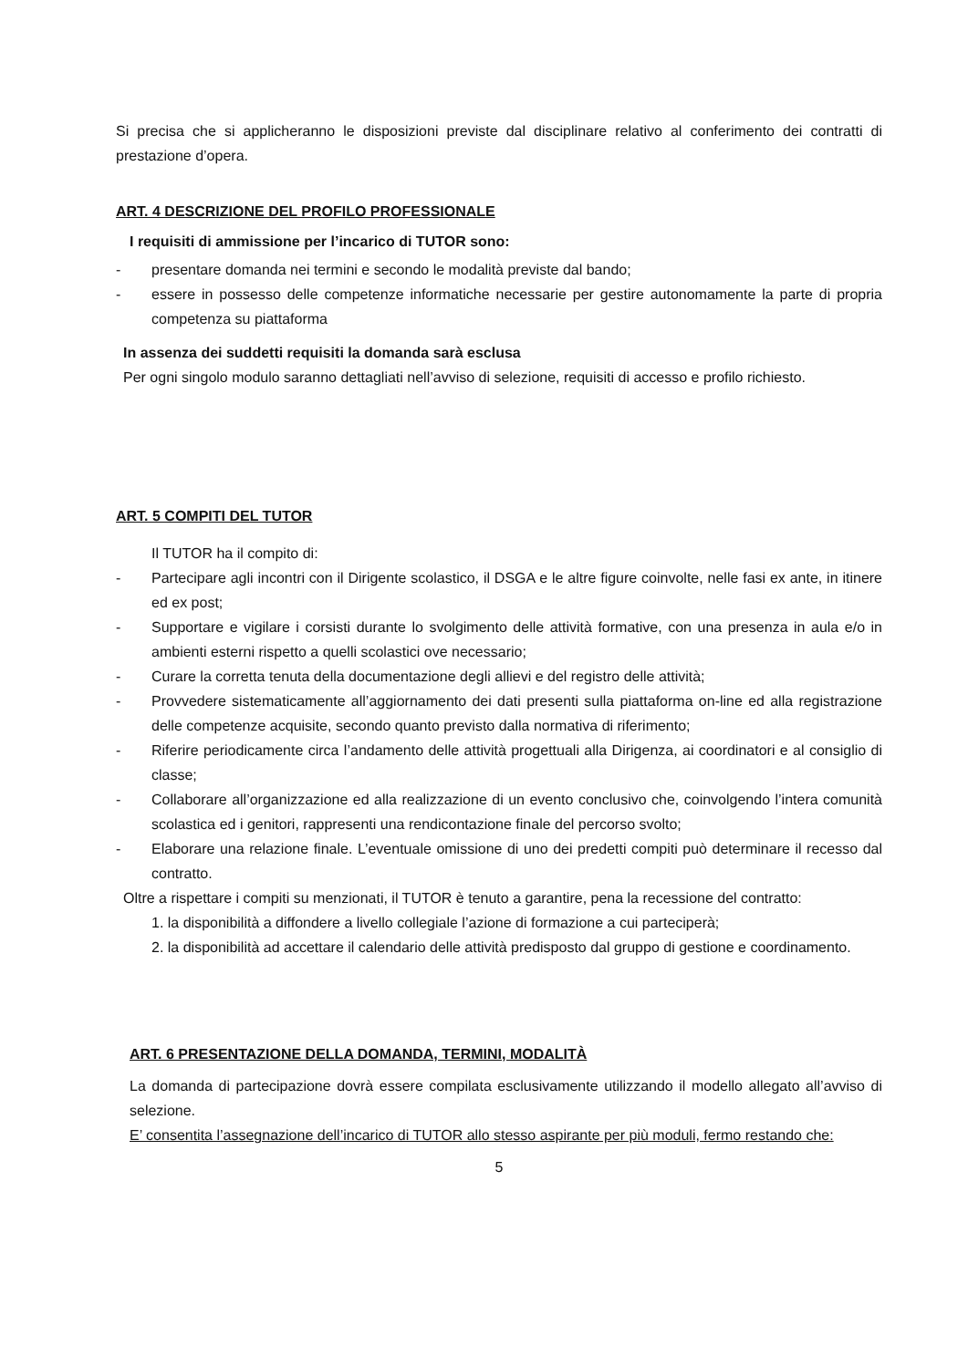Si precisa che si applicheranno le disposizioni previste dal disciplinare relativo al conferimento dei contratti di prestazione d’opera.
ART. 4 DESCRIZIONE DEL PROFILO PROFESSIONALE
I requisiti di ammissione per l’incarico di TUTOR sono:
- presentare domanda nei termini e secondo le modalità previste dal bando;
- essere in possesso delle competenze informatiche necessarie per gestire autonomamente la parte di propria competenza su piattaforma
In assenza dei suddetti requisiti la domanda sarà esclusa
Per ogni singolo modulo saranno dettagliati nell’avviso di selezione, requisiti di accesso e profilo richiesto.
ART. 5 COMPITI DEL TUTOR
Il TUTOR ha il compito di:
- Partecipare agli incontri con il Dirigente scolastico, il DSGA e le altre figure coinvolte, nelle fasi ex ante, in itinere ed ex post;
- Supportare e vigilare i corsisti durante lo svolgimento delle attività formative, con una presenza in aula e/o in ambienti esterni rispetto a quelli scolastici ove necessario;
- Curare la corretta tenuta della documentazione degli allievi e del registro delle attività;
- Provvedere sistematicamente all’aggiornamento dei dati presenti sulla piattaforma on-line ed alla registrazione delle competenze acquisite, secondo quanto previsto dalla normativa di riferimento;
- Riferire periodicamente circa l’andamento delle attività progettuali alla Dirigenza, ai coordinatori e al consiglio di classe;
- Collaborare all’organizzazione ed alla realizzazione di un evento conclusivo che, coinvolgendo l’intera comunità scolastica ed i genitori, rappresenti una rendicontazione finale del percorso svolto;
- Elaborare una relazione finale. L’eventuale omissione di uno dei predetti compiti può determinare il recesso dal contratto.
Oltre a rispettare i compiti su menzionati, il TUTOR è tenuto a garantire, pena la recessione del contratto:
1. la disponibilità a diffondere a livello collegiale l’azione di formazione a cui parteciperà;
2. la disponibilità ad accettare il calendario delle attività predisposto dal gruppo di gestione e coordinamento.
ART. 6 PRESENTAZIONE DELLA DOMANDA, TERMINI, MODALITÀ
La domanda di partecipazione dovrà essere compilata esclusivamente utilizzando il modello allegato all’avviso di selezione.
E’ consentita l’assegnazione dell’incarico di TUTOR allo stesso aspirante per più moduli, fermo restando che:
5